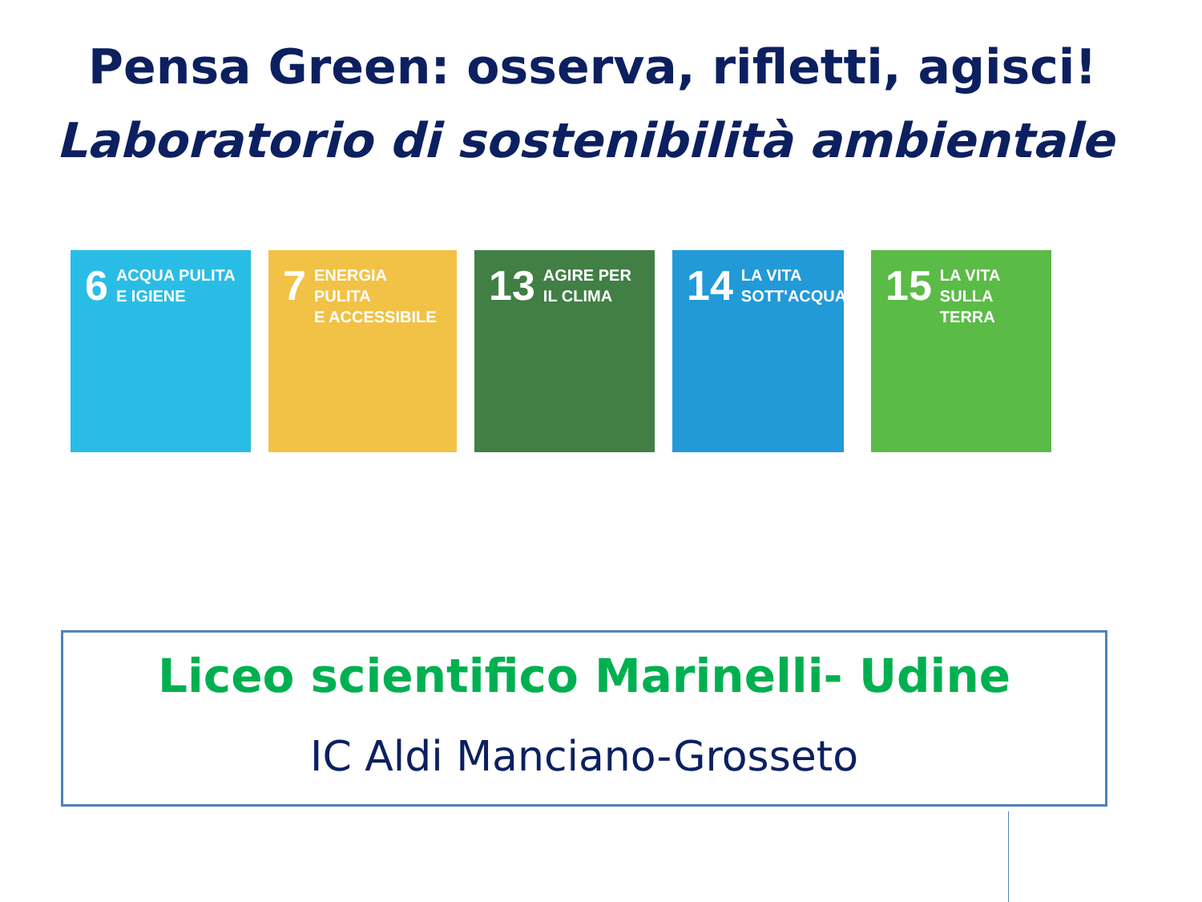Pensa Green: osserva, rifletti, agisci!
Laboratorio di sostenibilità ambientale
6 ACQUA PULITA
E IGIENE
7 ENERGIA PULITA
E ACCESSIBILE
13 AGIRE PER
IL CLIMA
14 LA VITA
SOTT'ACQUA
15 LA VITA
SULLA TERRA
Liceo scientifico Marinelli- Udine
IC Aldi Manciano-Grosseto